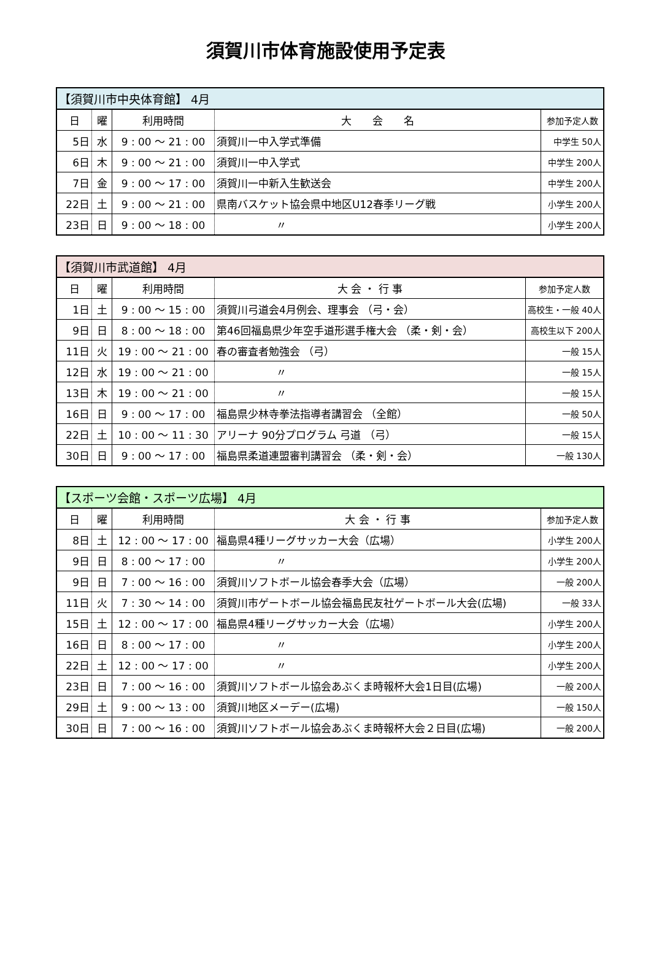須賀川市体育施設使用予定表
| 【須賀川市中央体育館】 4月 | | | | |
| --- | --- | --- | --- | --- |
| 日 | 曜 | 利用時間 | 大 会 名 | 参加予定人数 |
| 5日 | 水 | 9 : 00 ～ 21 : 00 | 須賀川一中入学式準備 | 中学生 50人 |
| 6日 | 木 | 9 : 00 ～ 21 : 00 | 須賀川一中入学式 | 中学生 200人 |
| 7日 | 金 | 9 : 00 ～ 17 : 00 | 須賀川一中新入生歓送会 | 中学生 200人 |
| 22日 | 土 | 9 : 00 ～ 21 : 00 | 県南バスケット協会県中地区U12春季リーグ戦 | 小学生 200人 |
| 23日 | 日 | 9 : 00 ～ 18 : 00 | 〃 | 小学生 200人 |
| 【須賀川市武道館】 4月 | | | | |
| --- | --- | --- | --- | --- |
| 日 | 曜 | 利用時間 | 大 会 ・ 行 事 | 参加予定人数 |
| 1日 | 土 | 9 : 00 ～ 15 : 00 | 須賀川弓道会4月例会、理事会 （弓・会） | 高校生・一般 40人 |
| 9日 | 日 | 8 : 00 ～ 18 : 00 | 第46回福島県少年空手道形選手権大会 （柔・剣・会） | 高校生以下 200人 |
| 11日 | 火 | 19 : 00 ～ 21 : 00 | 春の審査者勉強会 （弓） | 一般 15人 |
| 12日 | 水 | 19 : 00 ～ 21 : 00 | 〃 | 一般 15人 |
| 13日 | 木 | 19 : 00 ～ 21 : 00 | 〃 | 一般 15人 |
| 16日 | 日 | 9 : 00 ～ 17 : 00 | 福島県少林寺拳法指導者講習会 （全館） | 一般 50人 |
| 22日 | 土 | 10 : 00 ～ 11 : 30 | アリーナ 90分プログラム 弓道 （弓） | 一般 15人 |
| 30日 | 日 | 9 : 00 ～ 17 : 00 | 福島県柔道連盟審判講習会 （柔・剣・会） | 一般 130人 |
| 【スポーツ会館・スポーツ広場】 4月 | | | | |
| --- | --- | --- | --- | --- |
| 日 | 曜 | 利用時間 | 大 会 ・ 行 事 | 参加予定人数 |
| 8日 | 土 | 12 : 00 ～ 17 : 00 | 福島県4種リーグサッカー大会（広場） | 小学生 200人 |
| 9日 | 日 | 8 : 00 ～ 17 : 00 | 〃 | 小学生 200人 |
| 9日 | 日 | 7 : 00 ～ 16 : 00 | 須賀川ソフトボール協会春季大会（広場） | 一般 200人 |
| 11日 | 火 | 7 : 30 ～ 14 : 00 | 須賀川市ゲートボール協会福島民友社ゲートボール大会(広場) | 一般 33人 |
| 15日 | 土 | 12 : 00 ～ 17 : 00 | 福島県4種リーグサッカー大会（広場） | 小学生 200人 |
| 16日 | 日 | 8 : 00 ～ 17 : 00 | 〃 | 小学生 200人 |
| 22日 | 土 | 12 : 00 ～ 17 : 00 | 〃 | 小学生 200人 |
| 23日 | 日 | 7 : 00 ～ 16 : 00 | 須賀川ソフトボール協会あぶくま時報杯大会1日目(広場) | 一般 200人 |
| 29日 | 土 | 9 : 00 ～ 13 : 00 | 須賀川地区メーデー(広場) | 一般 150人 |
| 30日 | 日 | 7 : 00 ～ 16 : 00 | 須賀川ソフトボール協会あぶくま時報杯大会２日目(広場) | 一般 200人 |